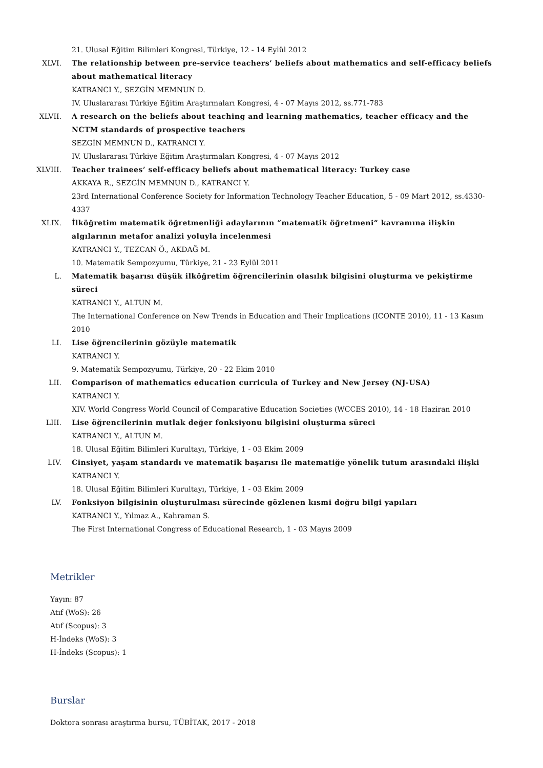21. Ulusal Eğitim Bilimleri Kongresi, Türkiye, 12 - 14 Eylül 2012
XLVI. The relationship between pre-service teachers’ beliefs about mathematics and self-efficacy beliefs about mathematical literacy
KATRANCI Y., SEZGİN MEMNUN D.
IV. Uluslararası Türkiye Eğitim Araştırmaları Kongresi, 4 - 07 Mayıs 2012, ss.771-783
XLVII.
A research on the beliefs about teaching and learning mathematics, teacher efficacy and the NCTM standards of prospective teachers
SEZGİN MEMNUN D., KATRANCI Y.
IV. Uluslararası Türkiye Eğitim Araştırmaları Kongresi, 4 - 07 Mayıs 2012
XLVIII.
Teacher trainees’ self-efficacy beliefs about mathematical literacy: Turkey case
AKKAYA R., SEZGİN MEMNUN D., KATRANCI Y.
23rd International Conference Society for Information Technology Teacher Education, 5 - 09 Mart 2012, ss.4330-4337
XLIX. İlköğretim matematik öğretmenliği adaylarının “matematik öğretmeni” kavramına ilişkin algılarının metafor analizi yoluyla incelenmesi
KATRANCI Y., TEZCAN Ö., AKDAĞ M.
10. Matematik Sempozyumu, Türkiye, 21 - 23 Eylül 2011
L. Matematik başarısı düşük ilköğretim öğrencilerinin olasılık bilgisini oluşturma ve pekiştirme süreci
KATRANCI Y., ALTUN M.
The International Conference on New Trends in Education and Their Implications (ICONTE 2010), 11 - 13 Kasım 2010
LI. Lise öğrencilerinin gözüyle matematik
KATRANCI Y.
9. Matematik Sempozyumu, Türkiye, 20 - 22 Ekim 2010
LII. Comparison of mathematics education curricula of Turkey and New Jersey (NJ-USA)
KATRANCI Y.
XIV. World Congress World Council of Comparative Education Societies (WCCES 2010), 14 - 18 Haziran 2010
LIII. Lise öğrencilerinin mutlak değer fonksiyonu bilgisini oluşturma süreci
KATRANCI Y., ALTUN M.
18. Ulusal Eğitim Bilimleri Kurultayı, Türkiye, 1 - 03 Ekim 2009
LIV. Cinsiyet, yaşam standardı ve matematik başarısı ile matematiğe yönelik tutum arasındaki ilişki
KATRANCI Y.
18. Ulusal Eğitim Bilimleri Kurultayı, Türkiye, 1 - 03 Ekim 2009
LV. Fonksiyon bilgisinin oluşturulması sürecinde gözlenen kısmi doğru bilgi yapıları
KATRANCI Y., Yılmaz A., Kahraman S.
The First International Congress of Educational Research, 1 - 03 Mayıs 2009
Metrikler
Yayın: 87
Atıf (WoS): 26
Atıf (Scopus): 3
H-İndeks (WoS): 3
H-İndeks (Scopus): 1
Burslar
Doktora sonrası araştırma bursu, TÜBİTAK, 2017 - 2018